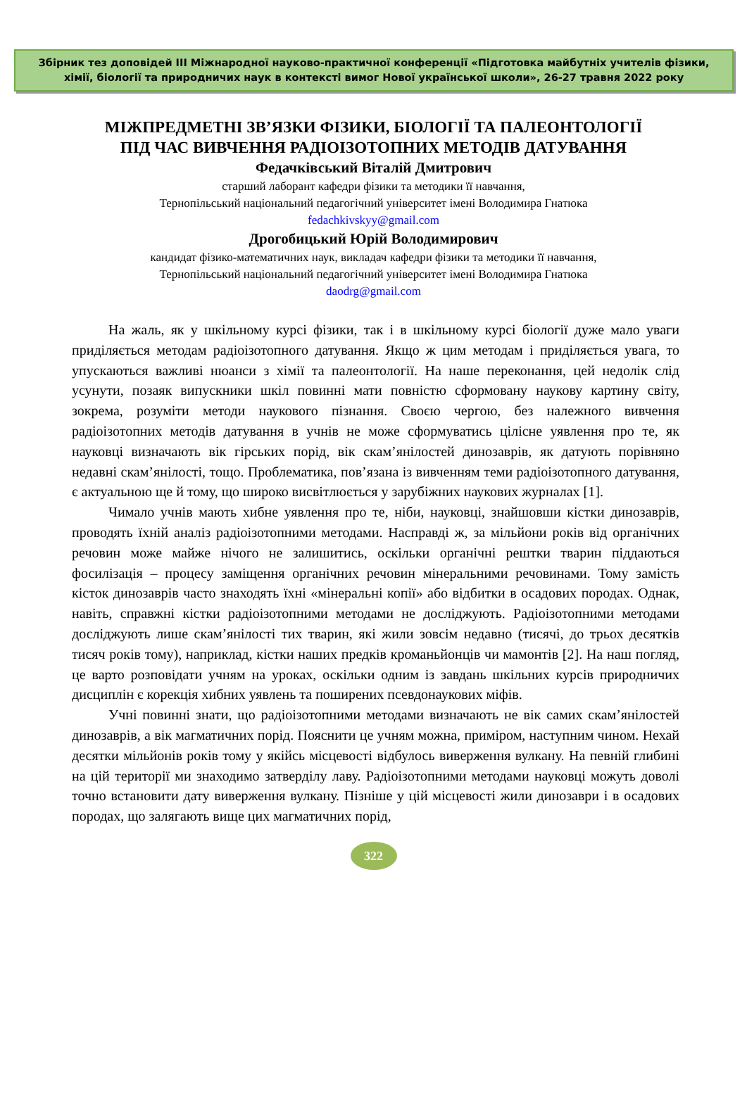Збірник тез доповідей ІІІ Міжнародної науково-практичної конференції «Підготовка майбутніх учителів фізики,
хімії, біології та природничих наук в контексті вимог Нової української школи», 26-27 травня 2022 року
МІЖПРЕДМЕТНІ ЗВ’ЯЗКИ ФІЗИКИ, БІОЛОГІЇ ТА ПАЛЕОНТОЛОГІЇ
ПІД ЧАС ВИВЧЕННЯ РАДІОІЗОТОПНИХ МЕТОДІВ ДАТУВАННЯ
Федачківський Віталій Дмитрович
старший лаборант кафедри фізики та методики її навчання,
Тернопільський національний педагогічний університет імені Володимира Гнатюка
fedachkivskyy@gmail.com
Дрогобицький Юрій Володимирович
кандидат фізико-математичних наук, викладач кафедри фізики та методики її навчання,
Тернопільський національний педагогічний університет імені Володимира Гнатюка
daodrg@gmail.com
На жаль, як у шкільному курсі фізики, так і в шкільному курсі біології дуже мало уваги приділяється методам радіоізотопного датування. Якщо ж цим методам і приділяється увага, то упускаються важливі нюанси з хімії та палеонтології. На наше переконання, цей недолік слід усунути, позаяк випускники шкіл повинні мати повністю сформовану наукову картину світу, зокрема, розуміти методи наукового пізнання. Своєю чергою, без належного вивчення радіоізотопних методів датування в учнів не може сформуватись цілісне уявлення про те, як науковці визначають вік гірських порід, вік скам’янілостей динозаврів, як датують порівняно недавні скам’янілості, тощо. Проблематика, пов’язана із вивченням теми радіоізотопного датування, є актуальною ще й тому, що широко висвітлюється у зарубіжних наукових журналах [1].
Чимало учнів мають хибне уявлення про те, ніби, науковці, знайшовши кістки динозаврів, проводять їхній аналіз радіоізотопними методами. Насправді ж, за мільйони років від органічних речовин може майже нічого не залишитись, оскільки органічні рештки тварин піддаються фосилізація – процесу заміщення органічних речовин мінеральними речовинами. Тому замість кісток динозаврів часто знаходять їхні «мінеральні копії» або відбитки в осадових породах. Однак, навіть, справжні кістки радіоізотопними методами не досліджують. Радіоізотопними методами досліджують лише скам’янілості тих тварин, які жили зовсім недавно (тисячі, до трьох десятків тисяч років тому), наприклад, кістки наших предків кроманьйонців чи мамонтів [2]. На наш погляд, це варто розповідати учням на уроках, оскільки одним із завдань шкільних курсів природничих дисциплін є корекція хибних уявлень та поширених псевдонаукових міфів.
Учні повинні знати, що радіоізотопними методами визначають не вік самих скам’янілостей динозаврів, а вік магматичних порід. Пояснити це учням можна, приміром, наступним чином. Нехай десятки мільйонів років тому у якійсь місцевості відбулось виверження вулкану. На певній глибині на цій території ми знаходимо затверділу лаву. Радіоізотопними методами науковці можуть доволі точно встановити дату виверження вулкану. Пізніше у цій місцевості жили динозаври і в осадових породах, що залягають вище цих магматичних порід,
322